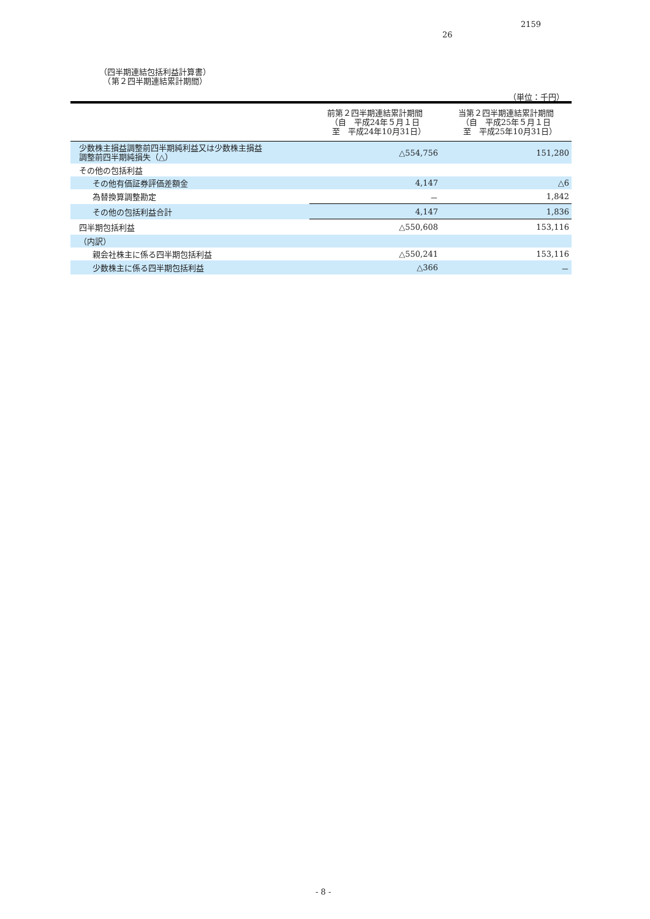2159
26
（四半期連結包括利益計算書）
　（第２四半期連結累計期間）
（単位：千円）
| | 前第２四半期連結累計期間 （自 平成24年５月１日 至 平成24年10月31日） | 当第２四半期連結累計期間 （自 平成25年５月１日 至 平成25年10月31日） |
| --- | --- | --- |
| 少数株主損益調整前四半期純利益又は少数株主損益 調整前四半期純損失（△） | △554,756 | 151,280 |
| その他の包括利益 | | |
| その他有価証券評価差額金 | 4,147 | △6 |
| 為替換算調整勘定 | － | 1,842 |
| その他の包括利益合計 | 4,147 | 1,836 |
| 四半期包括利益 | △550,608 | 153,116 |
| （内訳） | | |
| 親会社株主に係る四半期包括利益 | △550,241 | 153,116 |
| 少数株主に係る四半期包括利益 | △366 | － |
- 8 -